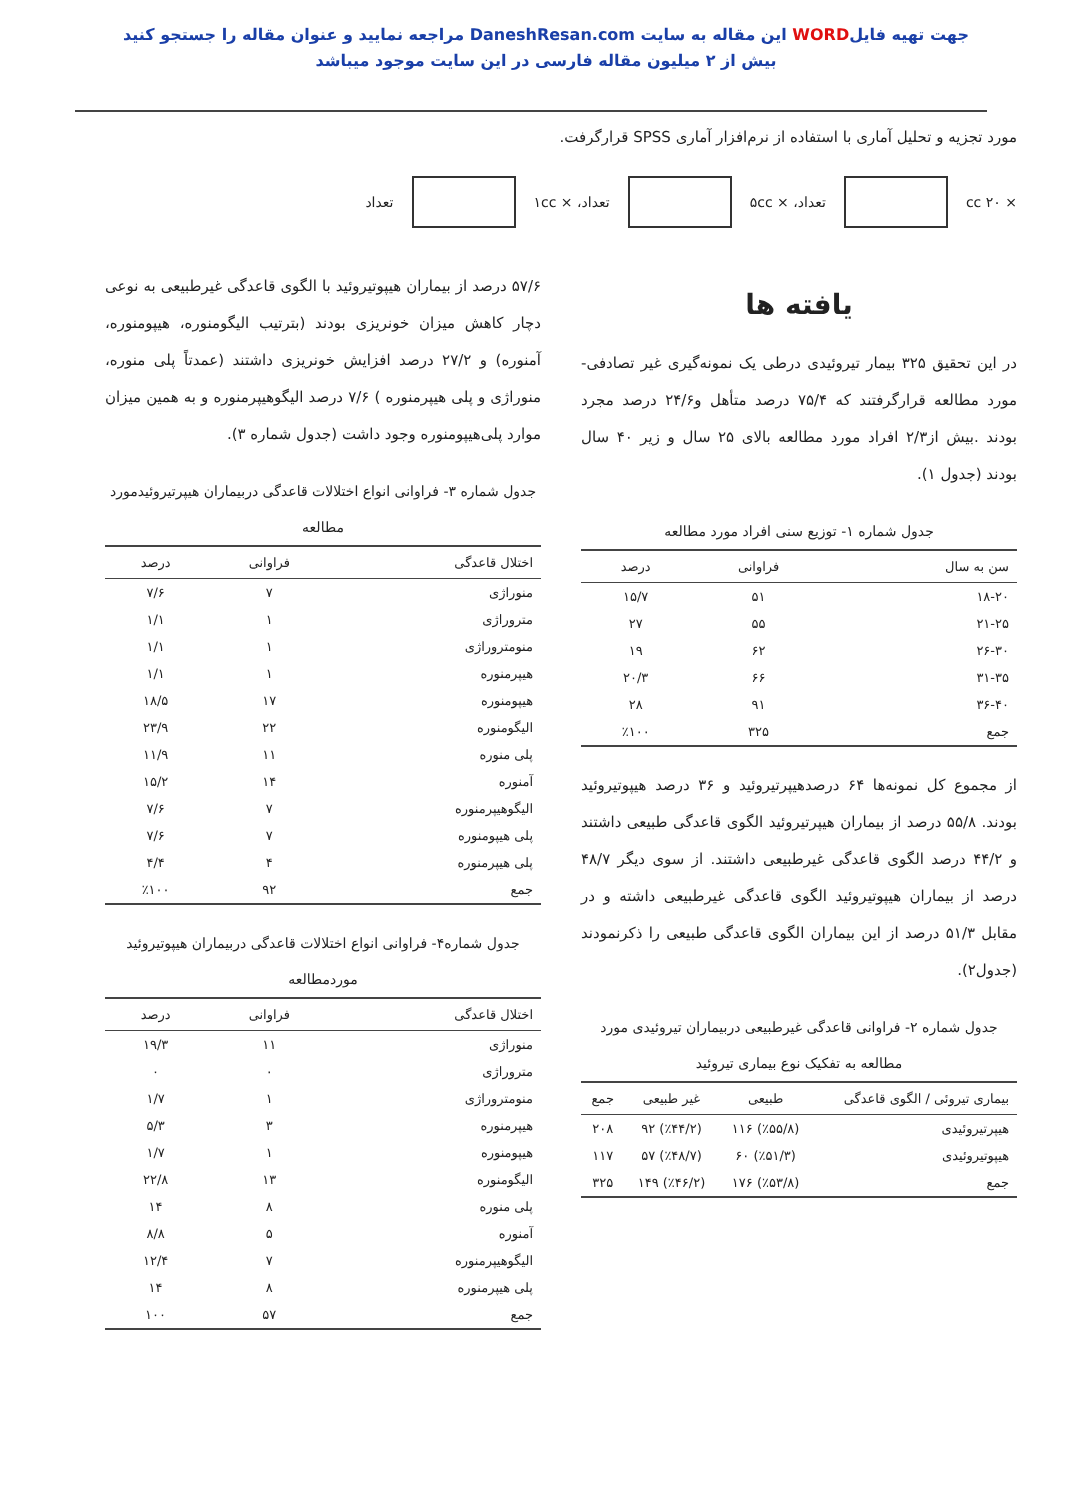جهت تهیه فایلWORD این مقاله به سایت DaneshResan.com مراجعه نمایید و عنوان مقاله را جستجو کنید
بیش از ۲ میلیون مقاله فارسی در این سایت موجود میباشد
مورد تجزیه و تحلیل آماری با استفاده از نرم‌افزار آماری SPSS قرارگرفت.
× ۲۰ cc تعداد، × ۵cc تعداد، × ۱cc تعداد
یافته ها
در این تحقیق ۳۲۵ بیمار تیروئیدی درطی یک نمونه‌گیری غیر تصادفی- مورد مطالعه قرارگرفتند که ۷۵/۴ درصد متأهل و۲۴/۶ درصد مجرد بودند .بیش از۲/۳ افراد مورد مطالعه بالای ۲۵ سال و زیر ۴۰ سال بودند (جدول ۱).
جدول شماره ۱- توزیع سنی افراد مورد مطالعه
| سن به سال | فراوانی | درصد |
| --- | --- | --- |
| ۱۸-۲۰ | ۵۱ | ۱۵/۷ |
| ۲۱-۲۵ | ۵۵ | ۲۷ |
| ۲۶-۳۰ | ۶۲ | ۱۹ |
| ۳۱-۳۵ | ۶۶ | ۲۰/۳ |
| ۳۶-۴۰ | ۹۱ | ۲۸ |
| جمع | ۳۲۵ | ٪۱۰۰ |
از مجموع کل نمونه‌ها ۶۴ درصدهیپرتیروئید و ۳۶ درصد هیپوتیروئید بودند. ۵۵/۸ درصد از بیماران هیپرتیروئید الگوی قاعدگی طبیعی داشتند و ۴۴/۲ درصد الگوی قاعدگی غیرطبیعی داشتند. از سوی دیگر ۴۸/۷ درصد از بیماران هیپوتیروئید الگوی قاعدگی غیرطبیعی داشته و در مقابل ۵۱/۳ درصد از این بیماران الگوی قاعدگی طبیعی را ذکرنمودند (جدول۲).
جدول شماره ۲- فراوانی قاعدگی غیرطبیعی دربیماران تیروئیدی مورد مطالعه به تفکیک نوع بیماری تیروئید
| بیماری تیروئی / الگوی قاعدگی | طبیعی | غیر طبیعی | جمع |
| --- | --- | --- | --- |
| هیپرتیروئیدی | (٪۵۵/۸) ۱۱۶ | (٪۴۴/۲) ۹۲ | ۲۰۸ |
| هیپوتیروئیدی | (٪۵۱/۳) ۶۰ | (٪۴۸/۷) ۵۷ | ۱۱۷ |
| جمع | (٪۵۳/۸) ۱۷۶ | (٪۴۶/۲) ۱۴۹ | ۳۲۵ |
۵۷/۶ درصد از بیماران هیپوتیروئید با الگوی قاعدگی غیرطبیعی به نوعی دچار کاهش میزان خونریزی بودند (بترتیب الیگومنوره، هیپومنوره، آمنوره) و ۲۷/۲ درصد افزایش خونریزی داشتند (عمدتاً پلی منوره، منوراژی و پلی هیپرمنوره ) ۷/۶ درصد الیگوهیپرمنوره و به همین میزان موارد پلی‌هیپومنوره وجود داشت (جدول شماره ۳).
جدول شماره ۳- فراوانی انواع اختلالات قاعدگی دربیماران هیپرتیروئیدمورد مطالعه
| اختلال قاعدگی | فراوانی | درصد |
| --- | --- | --- |
| منوراژی | ۷ | ۷/۶ |
| متروراژی | ۱ | ۱/۱ |
| منومتروراژی | ۱ | ۱/۱ |
| هیپرمنوره | ۱ | ۱/۱ |
| هیپومنوره | ۱۷ | ۱۸/۵ |
| الیگومنوره | ۲۲ | ۲۳/۹ |
| پلی منوره | ۱۱ | ۱۱/۹ |
| آمنوره | ۱۴ | ۱۵/۲ |
| الیگوهیپرمنوره | ۷ | ۷/۶ |
| پلی هیپومنوره | ۷ | ۷/۶ |
| پلی هیپرمنوره | ۴ | ۴/۴ |
| جمع | ۹۲ | ٪۱۰۰ |
جدول شماره۴- فراوانی انواع اختلالات قاعدگی دربیماران هیپوتیروئید موردمطالعه
| اختلال قاعدگی | فراوانی | درصد |
| --- | --- | --- |
| منوراژی | ۱۱ | ۱۹/۳ |
| متروراژی | ۰ | ۰ |
| منومتروراژی | ۱ | ۱/۷ |
| هیپرمنوره | ۳ | ۵/۳ |
| هیپومنوره | ۱ | ۱/۷ |
| الیگومنوره | ۱۳ | ۲۲/۸ |
| پلی منوره | ۸ | ۱۴ |
| آمنوره | ۵ | ۸/۸ |
| الیگوهیپرمنوره | ۷ | ۱۲/۴ |
| پلی هیپرمنوره | ۸ | ۱۴ |
| جمع | ۵۷ | ۱۰۰ |